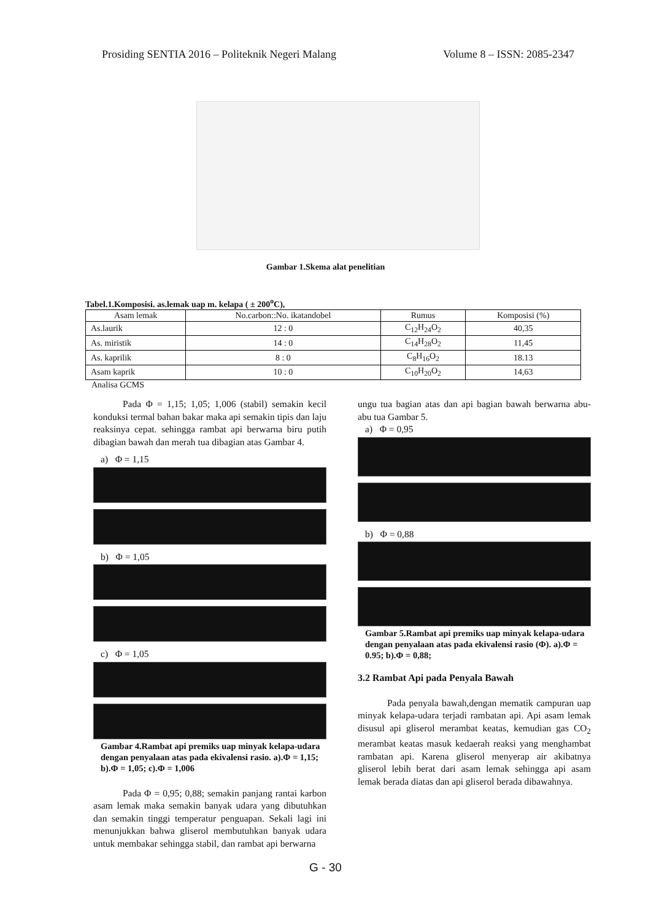Prosiding SENTIA 2016 – Politeknik Negeri Malang Volume 8 – ISSN: 2085-2347
Gambar 1.Skema alat penelitian
Tabel.1.Komposisi. as.lemak uap m. kelapa ( ± 200<sup>o</sup>C),
| Asam lemak | No.carbon::No. ikatandobel | Rumus | Komposisi (%) |
| --- | --- | --- | --- |
| As.laurik | 12 : 0 | C<sub>12</sub>H<sub>24</sub>O<sub>2</sub> | 40,35 |
| As. miristik | 14 : 0 | C<sub>14</sub>H<sub>28</sub>O<sub>2</sub> | 11,45 |
| As. kaprilik | 8 : 0 | C<sub>8</sub>H<sub>16</sub>O<sub>2</sub> | 18.13 |
| Asam kaprik | 10 : 0 | C<sub>10</sub>H<sub>20</sub>O<sub>2</sub> | 14,63 |
Analisa GCMS
Pada Φ = 1,15; 1,05; 1,006 (stabil) semakin kecil konduksi termal bahan bakar maka api semakin tipis dan laju reaksinya cepat. sehingga rambat api berwarna biru putih dibagian bawah dan merah tua dibagian atas Gambar 4.
a) Φ = 1,15
b) Φ = 1,05
c) Φ = 1,05
Gambar 4.Rambat api premiks uap minyak kelapa-udara dengan penyalaan atas pada ekivalensi rasio. a).Φ = 1,15; b).Φ = 1,05; c).Φ = 1,006
Pada Φ = 0,95; 0,88; semakin panjang rantai karbon asam lemak maka semakin banyak udara yang dibutuhkan dan semakin tinggi temperatur penguapan. Sekali lagi ini menunjukkan bahwa gliserol membutuhkan banyak udara untuk membakar sehingga stabil, dan rambat api berwarna
ungu tua bagian atas dan api bagian bawah berwarna abu-abu tua Gambar 5.
a) Φ = 0,95
b) Φ = 0,88
Gambar 5.Rambat api premiks uap minyak kelapa-udara dengan penyalaan atas pada ekivalensi rasio (Φ). a).Φ = 0.95; b).Φ = 0,88;
3.2 Rambat Api pada Penyala Bawah
Pada penyala bawah,dengan mematik campuran uap minyak kelapa-udara terjadi rambatan api. Api asam lemak disusul api gliserol merambat keatas, kemudian gas CO<sub>2</sub> merambat keatas masuk kedaerah reaksi yang menghambat rambatan api. Karena gliserol menyerap air akibatnya gliserol lebih berat dari asam lemak sehingga api asam lemak berada diatas dan api gliserol berada dibawahnya.
G - 30